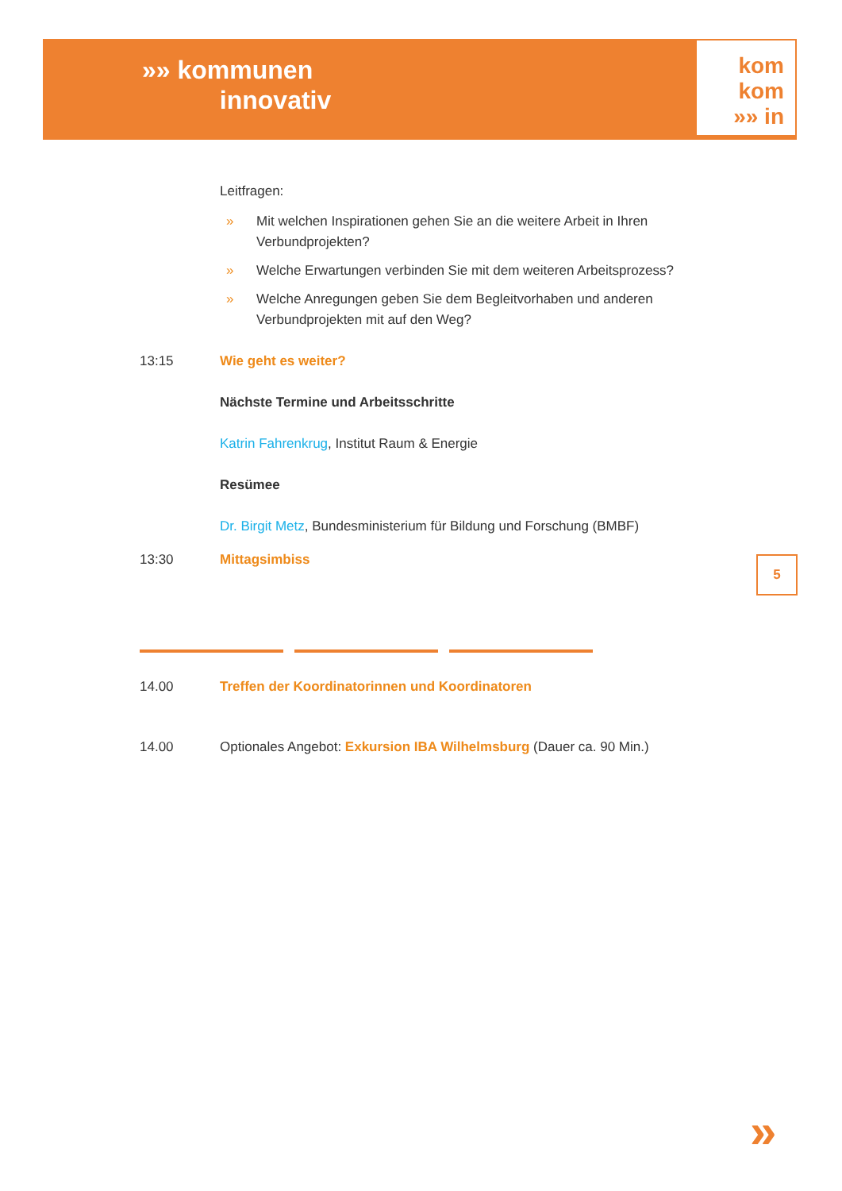»» kommunen
innovativ
kom
kom
»» in
Leitfragen:
» Mit welchen Inspirationen gehen Sie an die weitere Arbeit in Ihren Verbundprojekten?
» Welche Erwartungen verbinden Sie mit dem weiteren Arbeitsprozess?
» Welche Anregungen geben Sie dem Begleitvorhaben und anderen Verbundprojekten mit auf den Weg?
13:15 Wie geht es weiter?
Nächste Termine und Arbeitsschritte
Katrin Fahrenkrug, Institut Raum & Energie
Resümee
Dr. Birgit Metz, Bundesministerium für Bildung und Forschung (BMBF)
13:30 Mittagsimbiss
14.00 Treffen der Koordinatorinnen und Koordinatoren
14.00 Optionales Angebot: Exkursion IBA Wilhelmsburg (Dauer ca. 90 Min.)
5
»